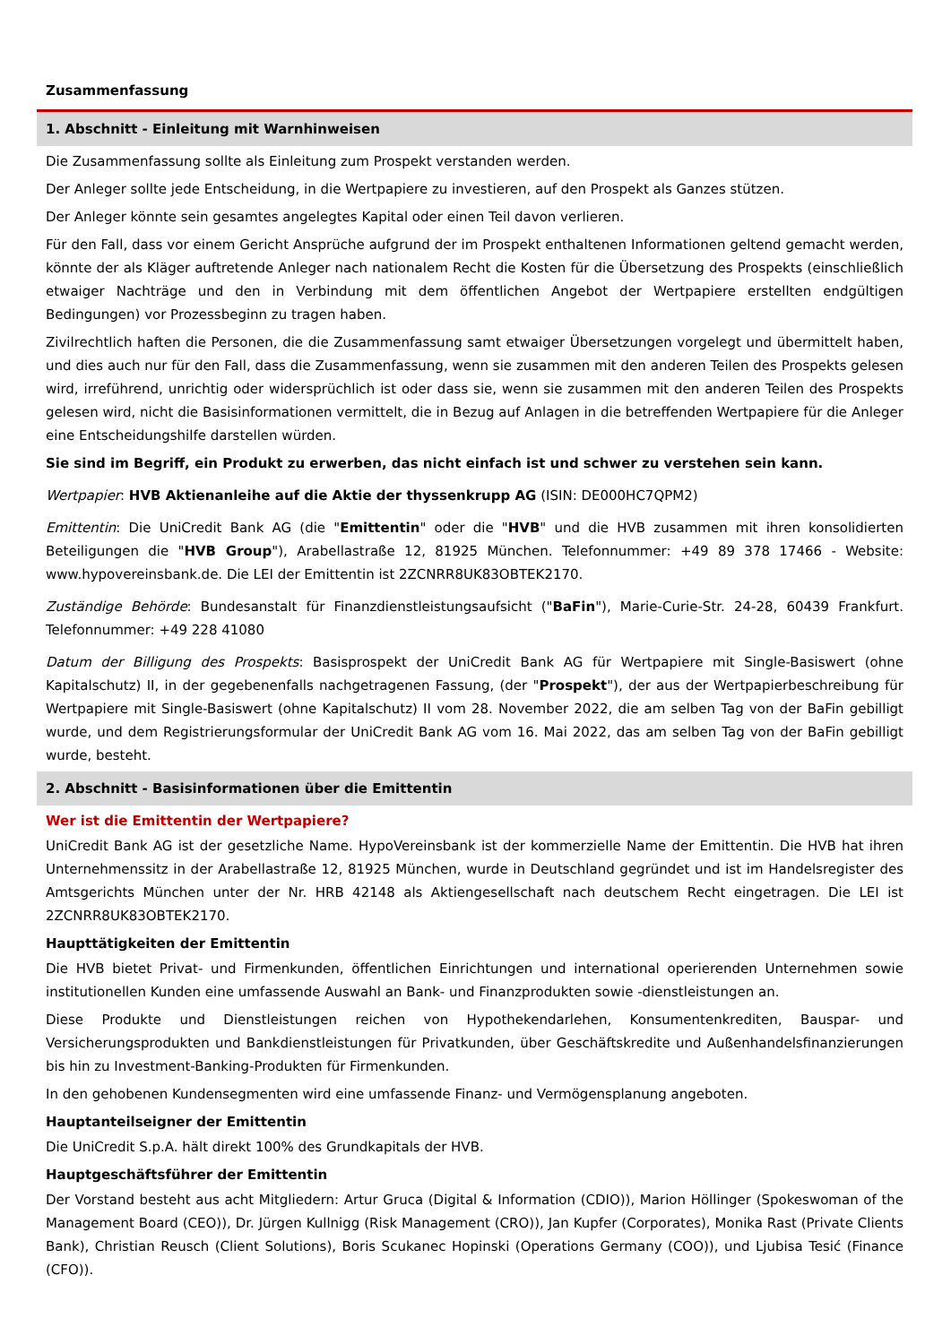Zusammenfassung
1. Abschnitt - Einleitung mit Warnhinweisen
Die Zusammenfassung sollte als Einleitung zum Prospekt verstanden werden.
Der Anleger sollte jede Entscheidung, in die Wertpapiere zu investieren, auf den Prospekt als Ganzes stützen.
Der Anleger könnte sein gesamtes angelegtes Kapital oder einen Teil davon verlieren.
Für den Fall, dass vor einem Gericht Ansprüche aufgrund der im Prospekt enthaltenen Informationen geltend gemacht werden, könnte der als Kläger auftretende Anleger nach nationalem Recht die Kosten für die Übersetzung des Prospekts (einschließlich etwaiger Nachträge und den in Verbindung mit dem öffentlichen Angebot der Wertpapiere erstellten endgültigen Bedingungen) vor Prozessbeginn zu tragen haben.
Zivilrechtlich haften die Personen, die die Zusammenfassung samt etwaiger Übersetzungen vorgelegt und übermittelt haben, und dies auch nur für den Fall, dass die Zusammenfassung, wenn sie zusammen mit den anderen Teilen des Prospekts gelesen wird, irreführend, unrichtig oder widersprüchlich ist oder dass sie, wenn sie zusammen mit den anderen Teilen des Prospekts gelesen wird, nicht die Basisinformationen vermittelt, die in Bezug auf Anlagen in die betreffenden Wertpapiere für die Anleger eine Entscheidungshilfe darstellen würden.
Sie sind im Begriff, ein Produkt zu erwerben, das nicht einfach ist und schwer zu verstehen sein kann.
Wertpapier: HVB Aktienanleihe auf die Aktie der thyssenkrupp AG (ISIN: DE000HC7QPM2)
Emittentin: Die UniCredit Bank AG (die "Emittentin" oder die "HVB" und die HVB zusammen mit ihren konsolidierten Beteiligungen die "HVB Group"), Arabellastraße 12, 81925 München. Telefonnummer: +49 89 378 17466 - Website: www.hypovereinsbank.de. Die LEI der Emittentin ist 2ZCNRR8UK83OBTEK2170.
Zuständige Behörde: Bundesanstalt für Finanzdienstleistungsaufsicht ("BaFin"), Marie-Curie-Str. 24-28, 60439 Frankfurt. Telefonnummer: +49 228 41080
Datum der Billigung des Prospekts: Basisprospekt der UniCredit Bank AG für Wertpapiere mit Single-Basiswert (ohne Kapitalschutz) II, in der gegebenenfalls nachgetragenen Fassung, (der "Prospekt"), der aus der Wertpapierbeschreibung für Wertpapiere mit Single-Basiswert (ohne Kapitalschutz) II vom 28. November 2022, die am selben Tag von der BaFin gebilligt wurde, und dem Registrierungsformular der UniCredit Bank AG vom 16. Mai 2022, das am selben Tag von der BaFin gebilligt wurde, besteht.
2. Abschnitt - Basisinformationen über die Emittentin
Wer ist die Emittentin der Wertpapiere?
UniCredit Bank AG ist der gesetzliche Name. HypoVereinsbank ist der kommerzielle Name der Emittentin. Die HVB hat ihren Unternehmenssitz in der Arabellastraße 12, 81925 München, wurde in Deutschland gegründet und ist im Handelsregister des Amtsgerichts München unter der Nr. HRB 42148 als Aktiengesellschaft nach deutschem Recht eingetragen. Die LEI ist 2ZCNRR8UK83OBTEK2170.
Haupttätigkeiten der Emittentin
Die HVB bietet Privat- und Firmenkunden, öffentlichen Einrichtungen und international operierenden Unternehmen sowie institutionellen Kunden eine umfassende Auswahl an Bank- und Finanzprodukten sowie -dienstleistungen an.
Diese Produkte und Dienstleistungen reichen von Hypothekendarlehen, Konsumentenkrediten, Bauspar- und Versicherungsprodukten und Bankdienstleistungen für Privatkunden, über Geschäftskredite und Außenhandelsfinanzierungen bis hin zu Investment-Banking-Produkten für Firmenkunden.
In den gehobenen Kundensegmenten wird eine umfassende Finanz- und Vermögensplanung angeboten.
Hauptanteilseigner der Emittentin
Die UniCredit S.p.A. hält direkt 100% des Grundkapitals der HVB.
Hauptgeschäftsführer der Emittentin
Der Vorstand besteht aus acht Mitgliedern: Artur Gruca (Digital & Information (CDIO)), Marion Höllinger (Spokeswoman of the Management Board (CEO)), Dr. Jürgen Kullnigg (Risk Management (CRO)), Jan Kupfer (Corporates), Monika Rast (Private Clients Bank), Christian Reusch (Client Solutions), Boris Scukanec Hopinski (Operations Germany (COO)), und Ljubisa Tesić (Finance (CFO)).